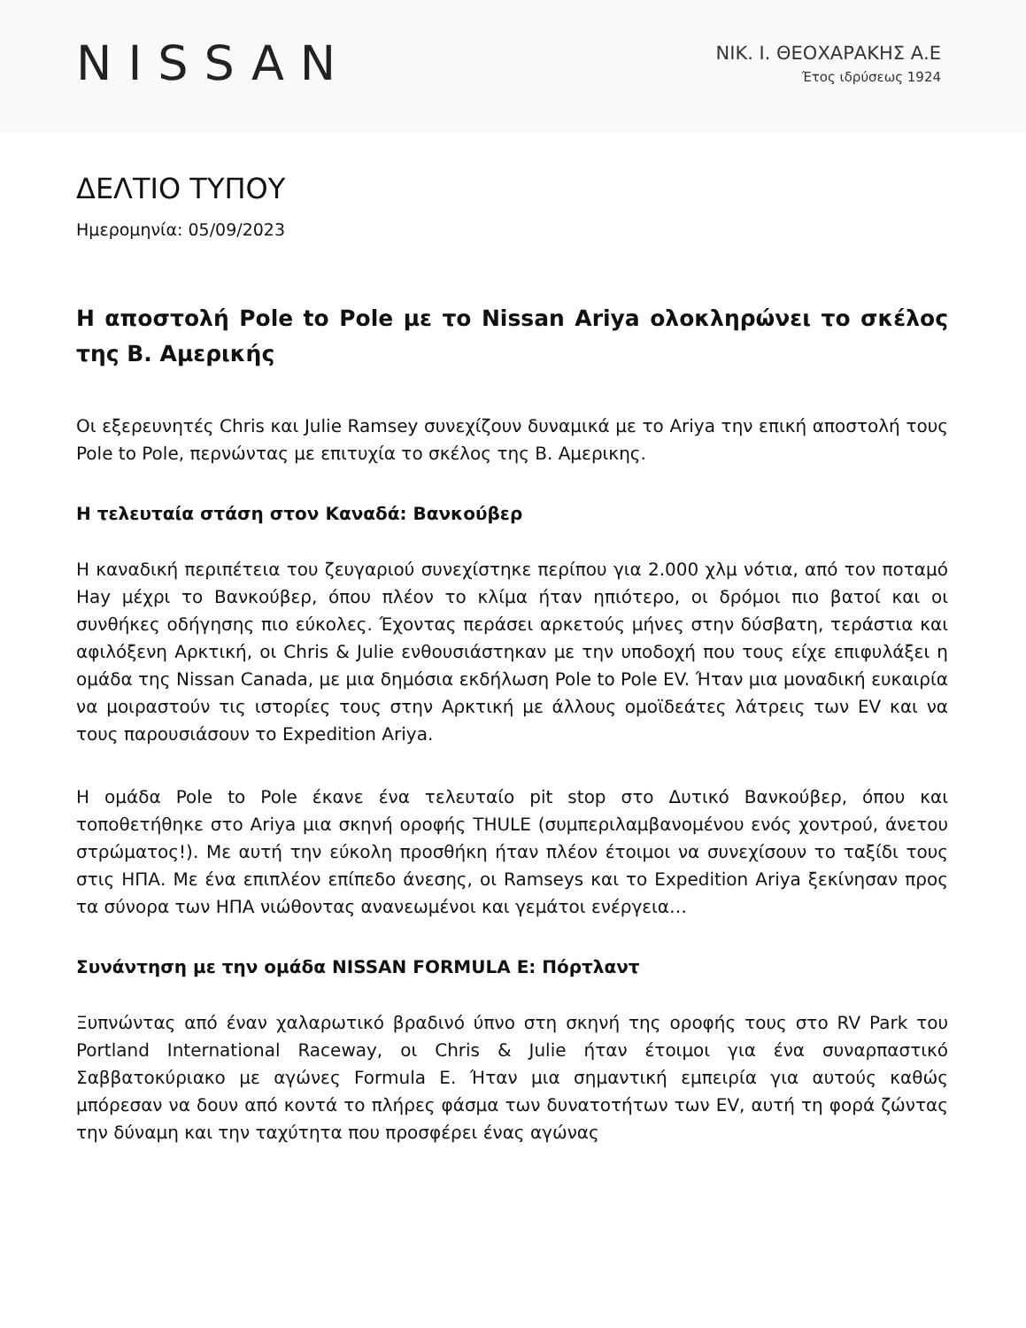NISSAN
ΝΙΚ. Ι. ΘΕΟΧΑΡΑΚΗΣ Α.Ε
Έτος ιδρύσεως 1924
ΔΕΛΤΙΟ ΤΥΠΟΥ
Ημερομηνία: 05/09/2023
Η αποστολή Pole to Pole με το Nissan Ariya ολοκληρώνει το σκέλος της Β. Αμερικής
Οι εξερευνητές Chris και Julie Ramsey συνεχίζουν δυναμικά με το Ariya την επική αποστολή τους Pole to Pole, περνώντας με επιτυχία το σκέλος της Β. Αμερικης.
Η τελευταία στάση στον Καναδά: Βανκούβερ
Η καναδική περιπέτεια του ζευγαριού συνεχίστηκε περίπου για 2.000 χλμ νότια, από τον ποταμό Hay μέχρι το Βανκούβερ, όπου πλέον το κλίμα ήταν ηπιότερο, οι δρόμοι πιο βατοί και οι συνθήκες οδήγησης πιο εύκολες. Έχοντας περάσει αρκετούς μήνες στην δύσβατη, τεράστια και αφιλόξενη Αρκτική, οι Chris & Julie ενθουσιάστηκαν με την υποδοχή που τους είχε επιφυλάξει η ομάδα της Nissan Canada, με μια δημόσια εκδήλωση Pole to Pole EV. Ήταν μια μοναδική ευκαιρία να μοιραστούν τις ιστορίες τους στην Αρκτική με άλλους ομοϊδεάτες λάτρεις των EV και να τους παρουσιάσουν το Expedition Ariya.
Η ομάδα Pole to Pole έκανε ένα τελευταίο pit stop στο Δυτικό Βανκούβερ, όπου και τοποθετήθηκε στο Ariya μια σκηνή οροφής THULE (συμπεριλαμβανομένου ενός χοντρού, άνετου στρώματος!). Με αυτή την εύκολη προσθήκη ήταν πλέον έτοιμοι να συνεχίσουν το ταξίδι τους στις ΗΠΑ. Με ένα επιπλέον επίπεδο άνεσης, οι Ramseys και το Expedition Ariya ξεκίνησαν προς τα σύνορα των ΗΠΑ νιώθοντας ανανεωμένοι και γεμάτοι ενέργεια…
Συνάντηση με την ομάδα NISSAN FORMULA E: Πόρτλαντ
Ξυπνώντας από έναν χαλαρωτικό βραδινό ύπνο στη σκηνή της οροφής τους στο RV Park του Portland International Raceway, οι Chris & Julie ήταν έτοιμοι για ένα συναρπαστικό Σαββατοκύριακο με αγώνες Formula E. Ήταν μια σημαντική εμπειρία για αυτούς καθώς μπόρεσαν να δουν από κοντά το πλήρες φάσμα των δυνατοτήτων των EV, αυτή τη φορά ζώντας την δύναμη και την ταχύτητα που προσφέρει ένας αγώνας